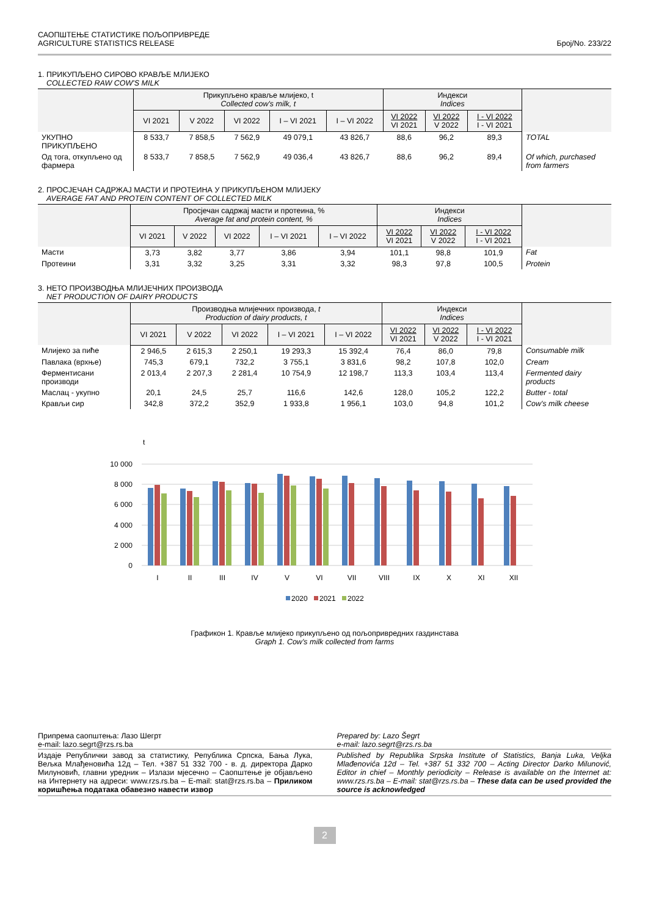САОПШТЕЊЕ СТАТИСТИКЕ ПОЉОПРИВРЕДЕ
AGRICULTURE STATISTICS RELEASE
Број/No. 233/22
1. ПРИКУПЉЕНО СИРОВО КРАВЉЕ МЛИЈЕКО
COLLECTED RAW COW'S MILK
| | Прикупљено крављe млијеко, t Collected cow's milk, t | | | | | Индекси Indices | | | |
| --- | --- | --- | --- | --- | --- | --- | --- | --- | --- |
| | VI 2021 | V 2022 | VI 2022 | I – VI 2021 | I – VI 2022 | VI 2022 VI 2021 | VI 2022 V 2022 | I - VI 2022 I - VI 2021 | |
| УКУПНО ПРИКУПЉЕНО | 8 533,7 | 7 858,5 | 7 562,9 | 49 079,1 | 43 826,7 | 88,6 | 96,2 | 89,3 | TOTAL |
| Од тога, откупљено од фармера | 8 533,7 | 7 858,5 | 7 562,9 | 49 036,4 | 43 826,7 | 88,6 | 96,2 | 89,4 | Of which, purchased from farmers |
2. ПРОСЈЕЧАН САДРЖАЈ МАСТИ И ПРОТЕИНА У ПРИКУПЉЕНОМ МЛИЈЕКУ
AVERAGE FAT AND PROTEIN CONTENT OF COLLECTED MILK
| | Просјечан садржај масти и протеина, % Average fat and protein content, % | | | | | Индекси Indices | | | |
| --- | --- | --- | --- | --- | --- | --- | --- | --- | --- |
| | VI 2021 | V 2022 | VI 2022 | I – VI 2021 | I – VI 2022 | VI 2022 VI 2021 | VI 2022 V 2022 | I - VI 2022 I - VI 2021 | |
| Масти | 3,73 | 3,82 | 3,77 | 3,86 | 3,94 | 101,1 | 98,8 | 101,9 | Fat |
| Протеини | 3,31 | 3,32 | 3,25 | 3,31 | 3,32 | 98,3 | 97,8 | 100,5 | Protein |
3. НЕТО ПРОИЗВОДЊА МЛИЈЕЧНИХ ПРОИЗВОДА
NET PRODUCTION OF DAIRY PRODUCTS
| | Производња млијечних производа, t Production of dairy products, t | | | | | Индекси Indices | | | |
| --- | --- | --- | --- | --- | --- | --- | --- | --- | --- |
| | VI 2021 | V 2022 | VI 2022 | I – VI 2021 | I – VI 2022 | VI 2022 VI 2021 | VI 2022 V 2022 | I - VI 2022 I - VI 2021 | |
| Млијеко за пиће | 2 946,5 | 2 615,3 | 2 250,1 | 19 293,3 | 15 392,4 | 76,4 | 86,0 | 79,8 | Consumable milk |
| Павлака (врхње) | 745,3 | 679,1 | 732,2 | 3 755,1 | 3 831,6 | 98,2 | 107,8 | 102,0 | Cream |
| Ферментисани производи | 2 013,4 | 2 207,3 | 2 281,4 | 10 754,9 | 12 198,7 | 113,3 | 103,4 | 113,4 | Fermented dairy products |
| Маслац - укупно | 20,1 | 24,5 | 25,7 | 116,6 | 142,6 | 128,0 | 105,2 | 122,2 | Butter - total |
| Крављи сир | 342,8 | 372,2 | 352,9 | 1 933,8 | 1 956,1 | 103,0 | 94,8 | 101,2 | Cow's milk cheese |
t
10 000
8 000
6 000
4 000
2 000
0
I
II
III
IV
V
VI
VII
VIII
IX
X
XI
XII
2020
2021
2022
Графикон 1. Крављe млијеко прикупљено од пољопривредних газдинстава
Graph 1. Cow's milk collected from farms
Припрема саопштења: Лазо Шегрт
e-mail: lazo.segrt@rzs.rs.ba
Prepared by: Lazo Šegrt
e-mail: lazo.segrt@rzs.rs.ba
Издаје Републички завод за статистику, Република Српска, Бања Лука, Вељка Млађеновића 12д – Тел. +387 51 332 700 - в. д. директора Дарко Милуновић, главни уредник – Излази мјесечно – Саопштење је објављено на Интернету на адреси: www.rzs.rs.ba – E-mail: stat@rzs.rs.ba – Приликом коришћења података обавезно навести извор
Published by Republika Srpska Institute of Statistics, Banja Luka, Veljka Mlađenovića 12d – Tel. +387 51 332 700 – Acting Director Darko Milunović, Editor in chief – Monthly periodicity – Release is available on the Internet at: www.rzs.rs.ba – E-mail: stat@rzs.rs.ba – These data can be used provided the source is acknowledged
2